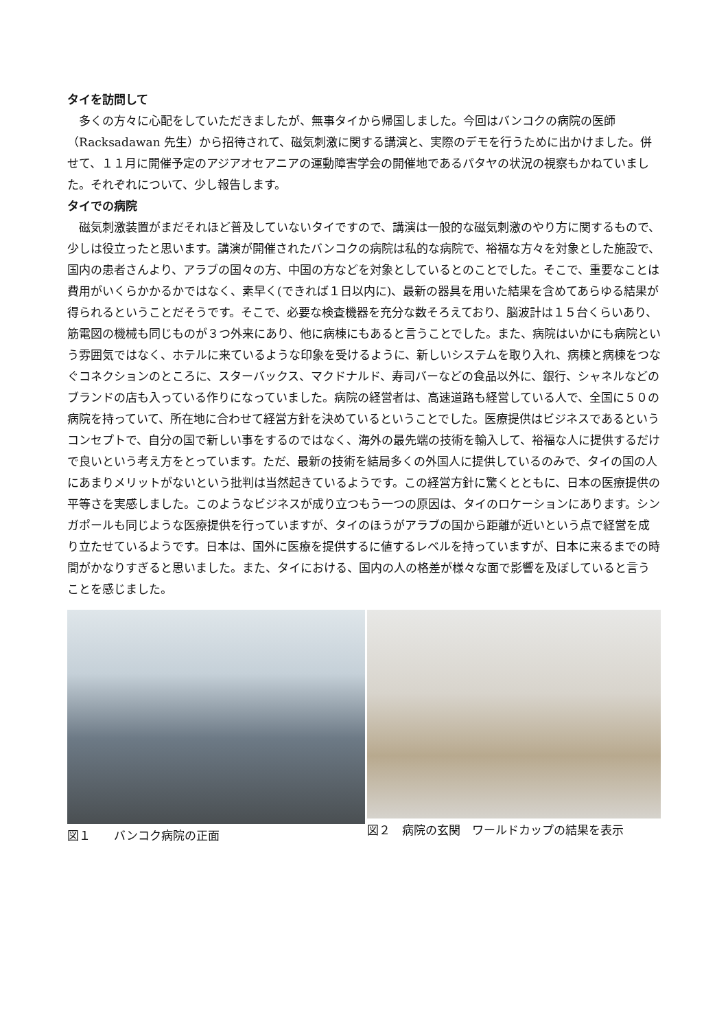タイを訪問して
多くの方々に心配をしていただきましたが、無事タイから帰国しました。今回はバンコクの病院の医師（Racksadawan 先生）から招待されて、磁気刺激に関する講演と、実際のデモを行うために出かけました。併せて、１１月に開催予定のアジアオセアニアの運動障害学会の開催地であるパタヤの状況の視察もかねていました。それぞれについて、少し報告します。
タイでの病院
磁気刺激装置がまだそれほど普及していないタイですので、講演は一般的な磁気刺激のやり方に関するもので、少しは役立ったと思います。講演が開催されたバンコクの病院は私的な病院で、裕福な方々を対象とした施設で、国内の患者さんより、アラブの国々の方、中国の方などを対象としているとのことでした。そこで、重要なことは費用がいくらかかるかではなく、素早く(できれば１日以内に)、最新の器具を用いた結果を含めてあらゆる結果が得られるということだそうです。そこで、必要な検査機器を充分な数そろえており、脳波計は１５台くらいあり、筋電図の機械も同じものが３つ外来にあり、他に病棟にもあると言うことでした。また、病院はいかにも病院という雰囲気ではなく、ホテルに来ているような印象を受けるように、新しいシステムを取り入れ、病棟と病棟をつなぐコネクションのところに、スターバックス、マクドナルド、寿司バーなどの食品以外に、銀行、シャネルなどのブランドの店も入っている作りになっていました。病院の経営者は、高速道路も経営している人で、全国に５０の病院を持っていて、所在地に合わせて経営方針を決めているということでした。医療提供はビジネスであるというコンセプトで、自分の国で新しい事をするのではなく、海外の最先端の技術を輸入して、裕福な人に提供するだけで良いという考え方をとっています。ただ、最新の技術を結局多くの外国人に提供しているのみで、タイの国の人にあまりメリットがないという批判は当然起きているようです。この経営方針に驚くとともに、日本の医療提供の平等さを実感しました。このようなビジネスが成り立つもう一つの原因は、タイのロケーションにあります。シンガポールも同じような医療提供を行っていますが、タイのほうがアラブの国から距離が近いという点で経営を成り立たせているようです。日本は、国外に医療を提供するに値するレベルを持っていますが、日本に来るまでの時間がかなりすぎると思いました。また、タイにおける、国内の人の格差が様々な面で影響を及ぼしていると言うことを感じました。
図１　　バンコク病院の正面 図２　病院の玄関　ワールドカップの結果を表示